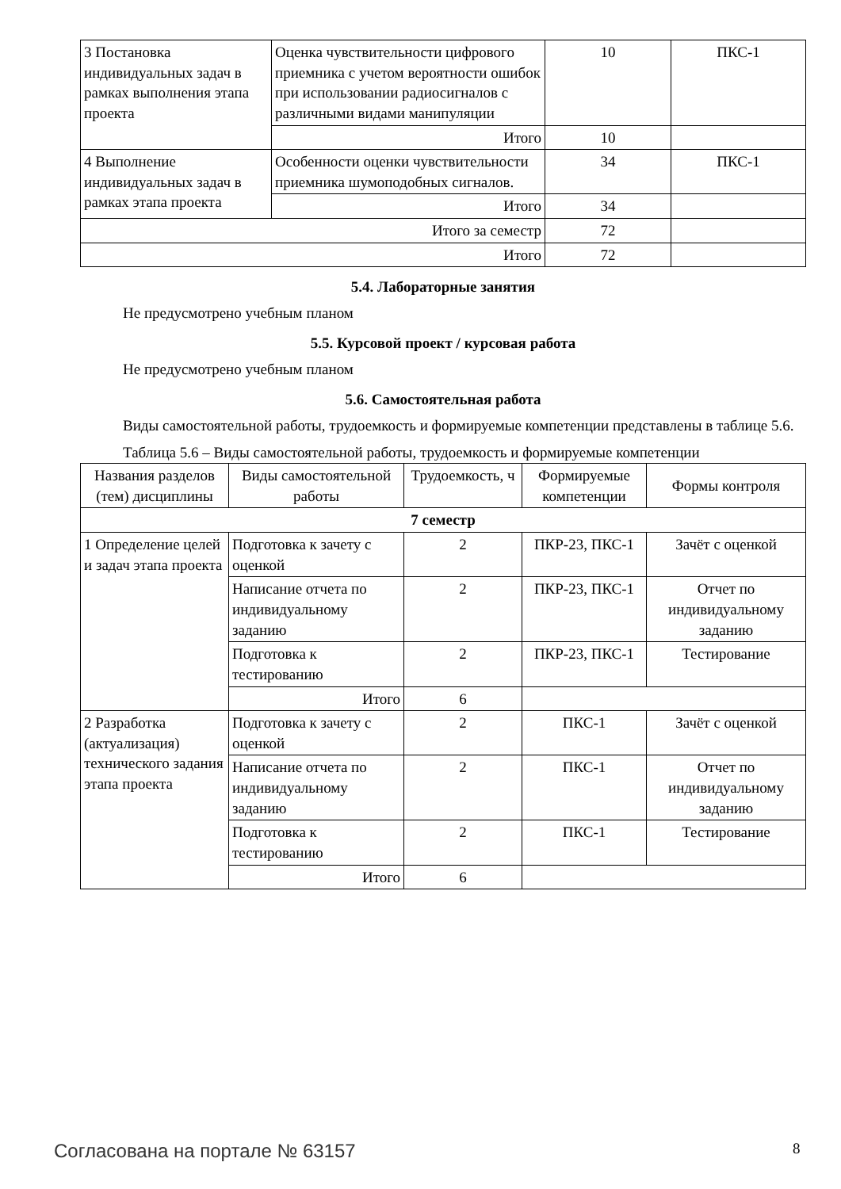| 3 Постановка индивидуальных задач в рамках выполнения этапа проекта | Оценка чувствительности цифрового приемника с учетом вероятности ошибок при использовании радиосигналов с различными видами манипуляции | 10 | ПКС-1 |
| | Итого | 10 | |
| 4 Выполнение индивидуальных задач в рамках этапа проекта | Особенности оценки чувствительности приемника шумоподобных сигналов. | 34 | ПКС-1 |
| | Итого | 34 | |
| Итого за семестр | | 72 | |
| Итого | | 72 | |
5.4. Лабораторные занятия
Не предусмотрено учебным планом
5.5. Курсовой проект / курсовая работа
Не предусмотрено учебным планом
5.6. Самостоятельная работа
Виды самостоятельной работы, трудоемкость и формируемые компетенции представлены в таблице 5.6.
Таблица 5.6 – Виды самостоятельной работы, трудоемкость и формируемые компетенции
| Названия разделов (тем) дисциплины | Виды самостоятельной работы | Трудоемкость, ч | Формируемые компетенции | Формы контроля |
| --- | --- | --- | --- | --- |
| 7 семестр | | | | |
| 1 Определение целей и задач этапа проекта | Подготовка к зачету с оценкой | 2 | ПКР-23, ПКС-1 | Зачёт с оценкой |
| | Написание отчета по индивидуальному заданию | 2 | ПКР-23, ПКС-1 | Отчет по индивидуальному заданию |
| | Подготовка к тестированию | 2 | ПКР-23, ПКС-1 | Тестирование |
| | Итого | 6 | | |
| 2 Разработка (актуализация) технического задания этапа проекта | Подготовка к зачету с оценкой | 2 | ПКС-1 | Зачёт с оценкой |
| | Написание отчета по индивидуальному заданию | 2 | ПКС-1 | Отчет по индивидуальному заданию |
| | Подготовка к тестированию | 2 | ПКС-1 | Тестирование |
| | Итого | 6 | | |
Согласована на портале № 63157 8